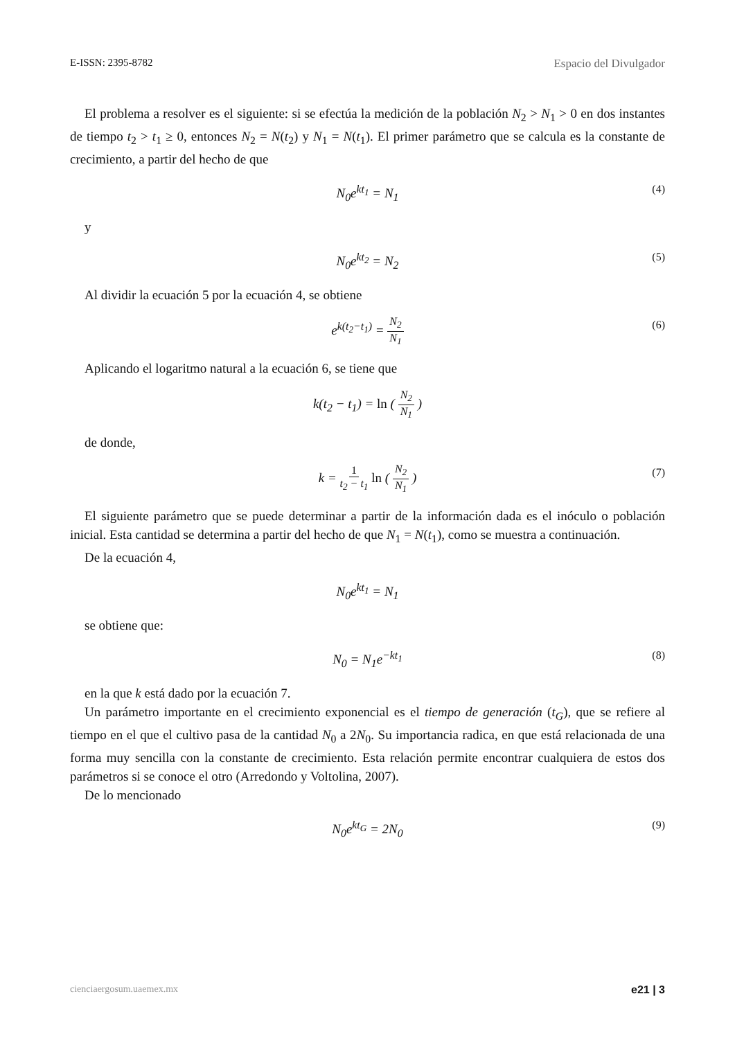E-ISSN: 2395-8782 Espacio del Divulgador
El problema a resolver es el siguiente: si se efectúa la medición de la población N<sub>2</sub> > N<sub>1</sub> > 0 en dos instantes de tiempo t<sub>2</sub> > t<sub>1</sub> ≥ 0, entonces N<sub>2</sub> = N(t<sub>2</sub>) y N<sub>1</sub> = N(t<sub>1</sub>). El primer parámetro que se calcula es la constante de crecimiento, a partir del hecho de que
N<sub>0</sub>e<sup>kt<sub>1</sub></sup> = N<sub>1</sub> (4)
y
N<sub>0</sub>e<sup>kt<sub>2</sub></sup> = N<sub>2</sub> (5)
Al dividir la ecuación 5 por la ecuación 4, se obtiene
e<sup>k(t<sub>2</sub>−t<sub>1</sub>)</sup> = N<sub>2</sub> N<sub>1</sub> (6)
Aplicando el logaritmo natural a la ecuación 6, se tiene que
k(t<sub>2</sub> − t<sub>1</sub>) = ln ( N<sub>2</sub> N<sub>1</sub> )
de donde,
k = 1 t<sub>2</sub> − t<sub>1</sub> ln ( N<sub>2</sub> N<sub>1</sub> ) (7)
El siguiente parámetro que se puede determinar a partir de la información dada es el inóculo o población inicial. Esta cantidad se determina a partir del hecho de que N<sub>1</sub> = N(t<sub>1</sub>), como se muestra a continuación.
De la ecuación 4,
N<sub>0</sub>e<sup>kt<sub>1</sub></sup> = N<sub>1</sub>
se obtiene que:
N<sub>0</sub> = N<sub>1</sub>e<sup>−kt<sub>1</sub></sup> (8)
en la que k está dado por la ecuación 7.
Un parámetro importante en el crecimiento exponencial es el tiempo de generación (t<sub>G</sub>), que se refiere al tiempo en el que el cultivo pasa de la cantidad N<sub>0</sub> a 2N<sub>0</sub>. Su importancia radica, en que está relacionada de una forma muy sencilla con la constante de crecimiento. Esta relación permite encontrar cualquiera de estos dos parámetros si se conoce el otro (Arredondo y Voltolina, 2007).
De lo mencionado
N<sub>0</sub>e<sup>kt<sub>G</sub></sup> = 2N<sub>0</sub> (9)
cienciaergosum.uaemex.mx e21 | 3